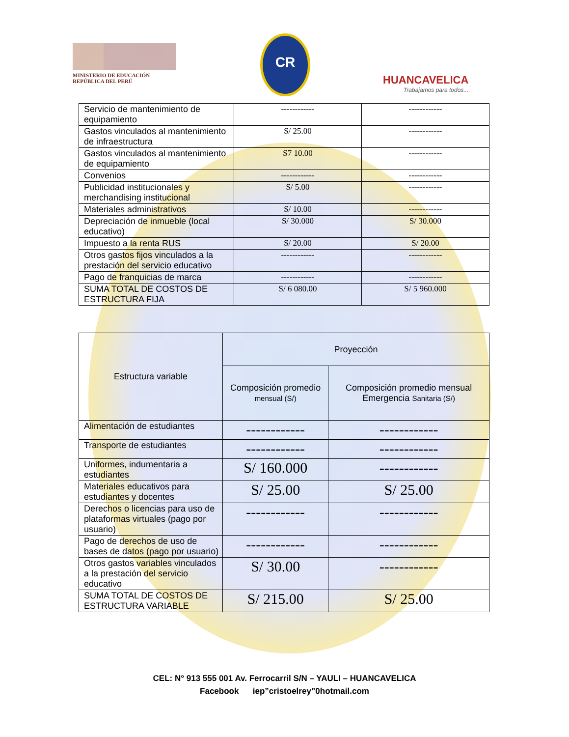MINISTERIO DE EDUCACIÓN
REPÚBLICA DEL PERÚ
CR
HUANCAVELICA
Trabajamos para todos...
| Servicio de mantenimiento de equipamiento | ------------ | ------------ |
| Gastos vinculados al mantenimiento de infraestructura | S/ 25.00 | ------------ |
| Gastos vinculados al mantenimiento de equipamiento | S7 10.00 | ------------ |
| Convenios | ------------ | ------------ |
| Publicidad institucionales y merchandising institucional | S/ 5.00 | ------------ |
| Materiales administrativos | S/ 10.00 | ------------ |
| Depreciación de inmueble (local educativo) | S/ 30.000 | S/ 30.000 |
| Impuesto a la renta RUS | S/ 20.00 | S/ 20.00 |
| Otros gastos fijos vinculados a la prestación del servicio educativo | ------------ | ------------ |
| Pago de franquicias de marca | ------------ | ------------ |
| SUMA TOTAL DE COSTOS DE ESTRUCTURA FIJA | S/ 6 080.00 | S/ 5 960.000 |
| Estructura variable | Proyección | |
| --- | --- | --- |
| | Composición promedio mensual (S/) | Composición promedio mensual Emergencia Sanitaria (S/) |
| Alimentación de estudiantes | ------------ | ------------ |
| Transporte de estudiantes | ------------ | ------------ |
| Uniformes, indumentaria a estudiantes | S/ 160.000 | ------------ |
| Materiales educativos para estudiantes y docentes | S/ 25.00 | S/ 25.00 |
| Derechos o licencias para uso de plataformas virtuales (pago por usuario) | ------------ | ------------ |
| Pago de derechos de uso de bases de datos (pago por usuario) | ------------ | ------------ |
| Otros gastos variables vinculados a la prestación del servicio educativo | S/ 30.00 | ------------ |
| SUMA TOTAL DE COSTOS DE ESTRUCTURA VARIABLE | S/ 215.00 | S/ 25.00 |
CEL: N° 913 555 001 Av. Ferrocarril S/N – YAULI – HUANCAVELICA
Facebook iep”cristoelrey”0hotmail.com